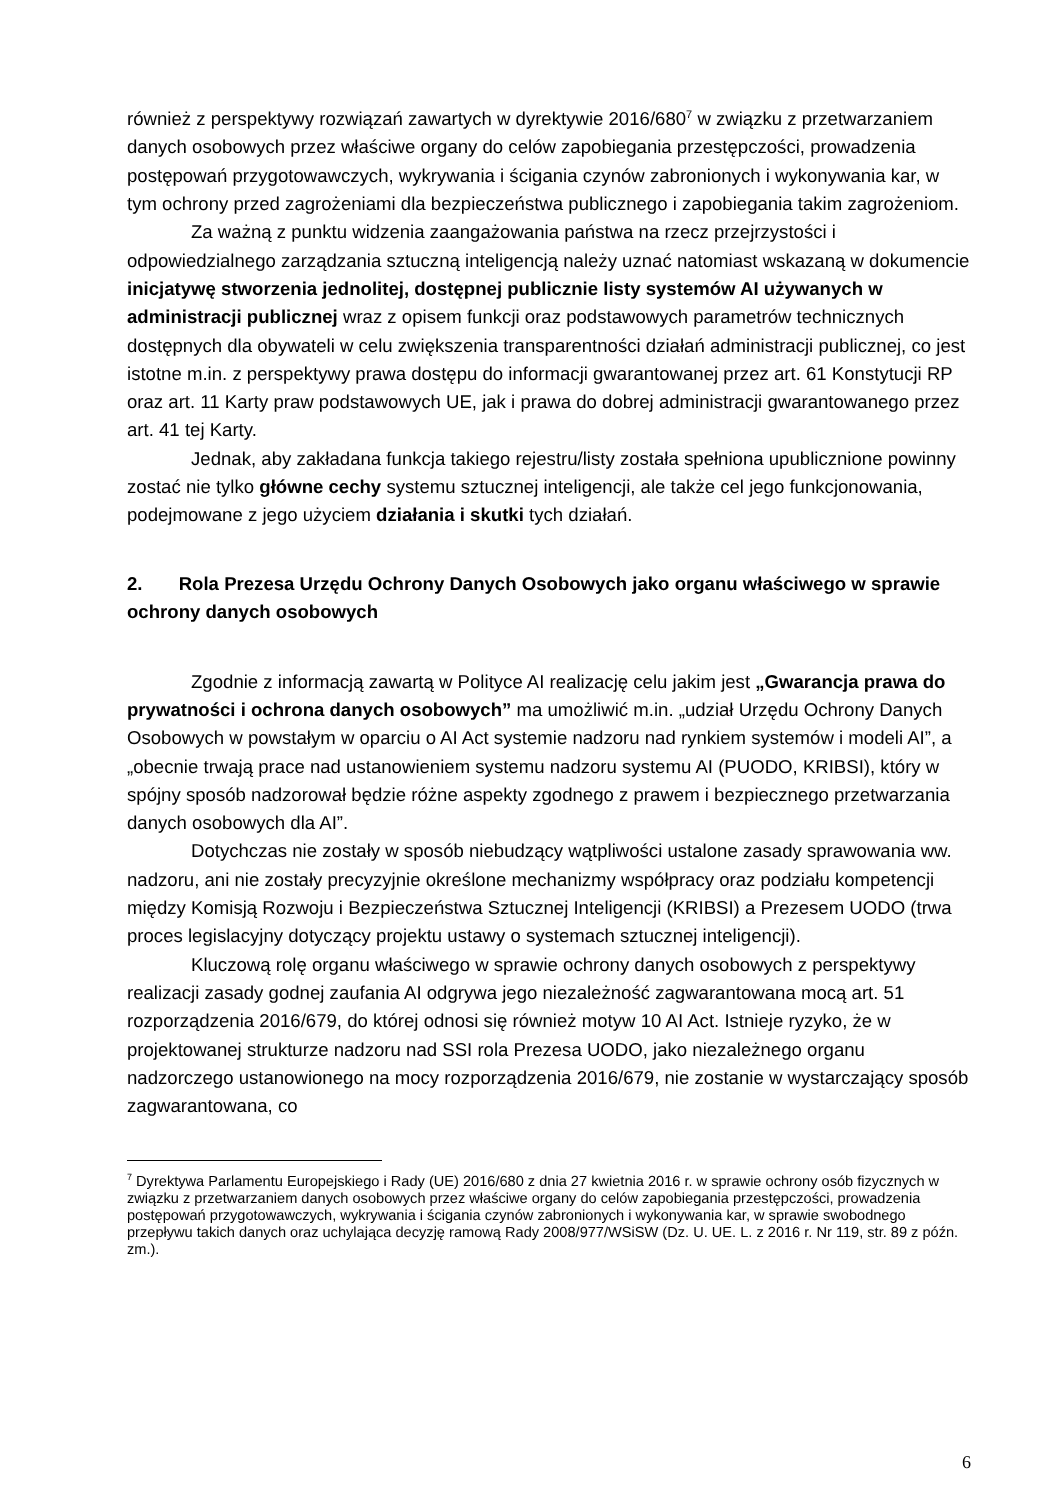również z perspektywy rozwiązań zawartych w dyrektywie 2016/680<sup>7</sup> w związku z przetwarzaniem danych osobowych przez właściwe organy do celów zapobiegania przestępczości, prowadzenia postępowań przygotowawczych, wykrywania i ścigania czynów zabronionych i wykonywania kar, w tym ochrony przed zagrożeniami dla bezpieczeństwa publicznego i zapobiegania takim zagrożeniom.
Za ważną z punktu widzenia zaangażowania państwa na rzecz przejrzystości i odpowiedzialnego zarządzania sztuczną inteligencją należy uznać natomiast wskazaną w dokumencie inicjatywę stworzenia jednolitej, dostępnej publicznie listy systemów AI używanych w administracji publicznej wraz z opisem funkcji oraz podstawowych parametrów technicznych dostępnych dla obywateli w celu zwiększenia transparentności działań administracji publicznej, co jest istotne m.in. z perspektywy prawa dostępu do informacji gwarantowanej przez art. 61 Konstytucji RP oraz art. 11 Karty praw podstawowych UE, jak i prawa do dobrej administracji gwarantowanego przez art. 41 tej Karty.
Jednak, aby zakładana funkcja takiego rejestru/listy została spełniona upublicznione powinny zostać nie tylko główne cechy systemu sztucznej inteligencji, ale także cel jego funkcjonowania, podejmowane z jego użyciem działania i skutki tych działań.
2. Rola Prezesa Urzędu Ochrony Danych Osobowych jako organu właściwego w sprawie ochrony danych osobowych
Zgodnie z informacją zawartą w Polityce AI realizację celu jakim jest „Gwarancja prawa do prywatności i ochrona danych osobowych” ma umożliwić m.in. „udział Urzędu Ochrony Danych Osobowych w powstałym w oparciu o AI Act systemie nadzoru nad rynkiem systemów i modeli AI”, a „obecnie trwają prace nad ustanowieniem systemu nadzoru systemu AI (PUODO, KRIBSI), który w spójny sposób nadzorował będzie różne aspekty zgodnego z prawem i bezpiecznego przetwarzania danych osobowych dla AI”.
Dotychczas nie zostały w sposób niebudzący wątpliwości ustalone zasady sprawowania ww. nadzoru, ani nie zostały precyzyjnie określone mechanizmy współpracy oraz podziału kompetencji między Komisją Rozwoju i Bezpieczeństwa Sztucznej Inteligencji (KRIBSI) a Prezesem UODO (trwa proces legislacyjny dotyczący projektu ustawy o systemach sztucznej inteligencji).
Kluczową rolę organu właściwego w sprawie ochrony danych osobowych z perspektywy realizacji zasady godnej zaufania AI odgrywa jego niezależność zagwarantowana mocą art. 51 rozporządzenia 2016/679, do której odnosi się również motyw 10 AI Act. Istnieje ryzyko, że w projektowanej strukturze nadzoru nad SSI rola Prezesa UODO, jako niezależnego organu nadzorczego ustanowionego na mocy rozporządzenia 2016/679, nie zostanie w wystarczający sposób zagwarantowana, co
<sup>7</sup> Dyrektywa Parlamentu Europejskiego i Rady (UE) 2016/680 z dnia 27 kwietnia 2016 r. w sprawie ochrony osób fizycznych w związku z przetwarzaniem danych osobowych przez właściwe organy do celów zapobiegania przestępczości, prowadzenia postępowań przygotowawczych, wykrywania i ścigania czynów zabronionych i wykonywania kar, w sprawie swobodnego przepływu takich danych oraz uchylająca decyzję ramową Rady 2008/977/WSiSW (Dz. U. UE. L. z 2016 r. Nr 119, str. 89 z późn. zm.).
6